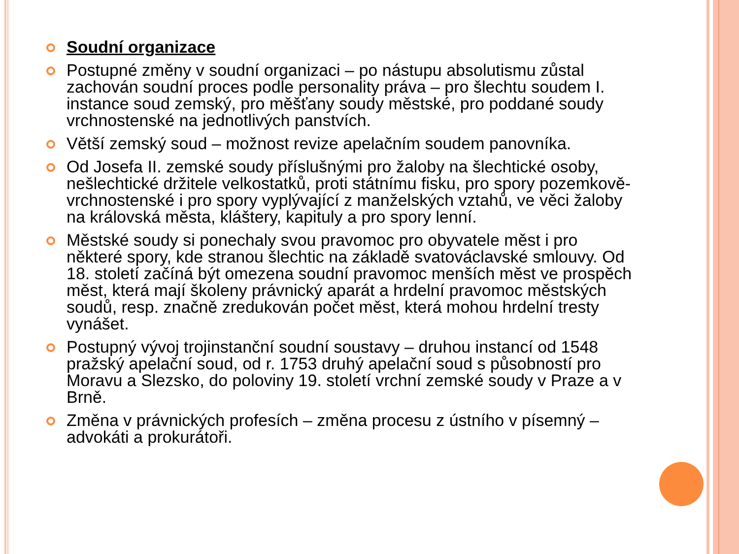Soudní organizace
Postupné změny v soudní organizaci – po nástupu absolutismu zůstal zachován soudní proces podle personality práva – pro šlechtu soudem I. instance soud zemský, pro měšťany soudy městské, pro poddané soudy vrchnostenské na jednotlivých panstvích.
Větší zemský soud – možnost revize apelačním soudem panovníka.
Od Josefa II. zemské soudy příslušnými pro žaloby na šlechtické osoby, nešlechtické držitele velkostatků, proti státnímu fisku, pro spory pozemkově-vrchnostenské i pro spory vyplývající z manželských vztahů, ve věci žaloby na královská města, kláštery, kapituly a pro spory lenní.
Městské soudy si ponechaly svou pravomoc pro obyvatele měst i pro některé spory, kde stranou šlechtic na základě svatováclavské smlouvy. Od 18. století začíná být omezena soudní pravomoc menších měst ve prospěch měst, která mají školeny právnický aparát a hrdelní pravomoc městských soudů, resp. značně zredukován počet měst, která mohou hrdelní tresty vynášet.
Postupný vývoj trojinstanční soudní soustavy – druhou instancí od 1548 pražský apelační soud, od r. 1753 druhý apelační soud s působností pro Moravu a Slezsko, do poloviny 19. století vrchní zemské soudy v Praze a v Brně.
Změna v právnických profesích – změna procesu z ústního v písemný – advokáti a prokurátoři.